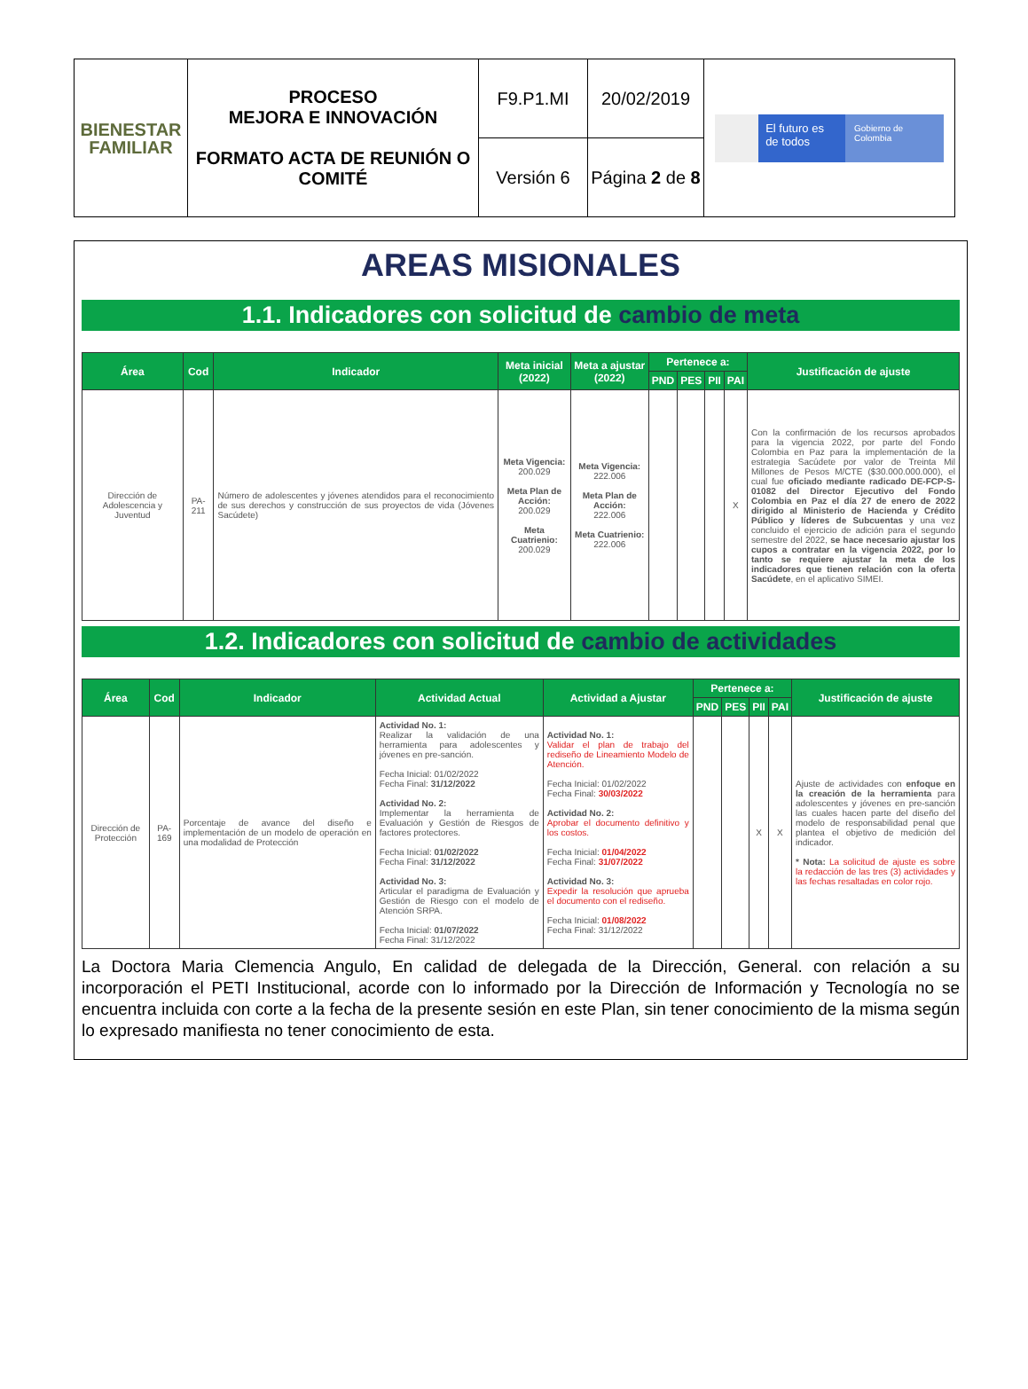| BIENESTAR FAMILIAR | PROCESO MEJORA E INNOVACIÓN FORMATO ACTA DE REUNIÓN O COMITÉ | F9.P1.MI | 20/02/2019 | El futuro es de todos Gobierno de Colombia |
| | | Versión 6 | Página 2 de 8 | |
AREAS MISIONALES
1.1. Indicadores con solicitud de cambio de meta
| Área | Cod | Indicador | Meta inicial (2022) | Meta a ajustar (2022) | Pertenece a: | | | | Justificación de ajuste |
| --- | --- | --- | --- | --- | --- | --- | --- | --- | --- |
| | | | | | PND | PES | PII | PAI | |
| Dirección de Adolescencia y Juventud | PA-211 | Número de adolescentes y jóvenes atendidos para el reconocimiento de sus derechos y construcción de sus proyectos de vida (Jóvenes Sacúdete) | Meta Vigencia: 200.029 Meta Plan de Acción: 200.029 Meta Cuatrienio: 200.029 | Meta Vigencia: 222.006 Meta Plan de Acción: 222.006 Meta Cuatrienio: 222.006 | | | | X | Con la confirmación de los recursos aprobados para la vigencia 2022, por parte del Fondo Colombia en Paz para la implementación de la estrategia Sacúdete por valor de Treinta Mil Millones de Pesos M/CTE ($30.000.000.000), el cual fue oficiado mediante radicado DE-FCP-S-01082 del Director Ejecutivo del Fondo Colombia en Paz el día 27 de enero de 2022 dirigido al Ministerio de Hacienda y Crédito Público y líderes de Subcuentas y una vez concluido el ejercicio de adición para el segundo semestre del 2022, se hace necesario ajustar los cupos a contratar en la vigencia 2022, por lo tanto se requiere ajustar la meta de los indicadores que tienen relación con la oferta Sacúdete , en el aplicativo SIMEI. |
1.2. Indicadores con solicitud de cambio de actividades
| Área | Cod | Indicador | Actividad Actual | Actividad a Ajustar | Pertenece a: | | | | Justificación de ajuste |
| --- | --- | --- | --- | --- | --- | --- | --- | --- | --- |
| | | | | | PND | PES | PII | PAI | |
| Dirección de Protección | PA-169 | Porcentaje de avance del diseño e implementación de un modelo de operación en una modalidad de Protección | Actividad No. 1: Realizar la validación de una herramienta para adolescentes y jóvenes en pre-sanción. Fecha Inicial: 01/02/2022 Fecha Final: 31/12/2022 Actividad No. 2: Implementar la herramienta de Evaluación y Gestión de Riesgos de factores protectores. Fecha Inicial: 01/02/2022 Fecha Final: 31/12/2022 Actividad No. 3: Articular el paradigma de Evaluación y Gestión de Riesgo con el modelo de Atención SRPA. Fecha Inicial: 01/07/2022 Fecha Final: 31/12/2022 | Actividad No. 1: Validar el plan de trabajo del rediseño de Lineamiento Modelo de Atención. Fecha Inicial: 01/02/2022 Fecha Final: 30/03/2022 Actividad No. 2: Aprobar el documento definitivo y los costos. Fecha Inicial: 01/04/2022 Fecha Final: 31/07/2022 Actividad No. 3: Expedir la resolución que aprueba el documento con el rediseño. Fecha Inicial: 01/08/2022 Fecha Final: 31/12/2022 | | | X | X | Ajuste de actividades con enfoque en la creación de la herramienta para adolescentes y jóvenes en pre-sanción las cuales hacen parte del diseño del modelo de responsabilidad penal que plantea el objetivo de medición del indicador. * Nota: La solicitud de ajuste es sobre la redacción de las tres (3) actividades y las fechas resaltadas en color rojo. |
La Doctora Maria Clemencia Angulo, En calidad de delegada de la Dirección, General. con relación a su incorporación el PETI Institucional, acorde con lo informado por la Dirección de Información y Tecnología no se encuentra incluida con corte a la fecha de la presente sesión en este Plan, sin tener conocimiento de la misma según lo expresado manifiesta no tener conocimiento de esta.